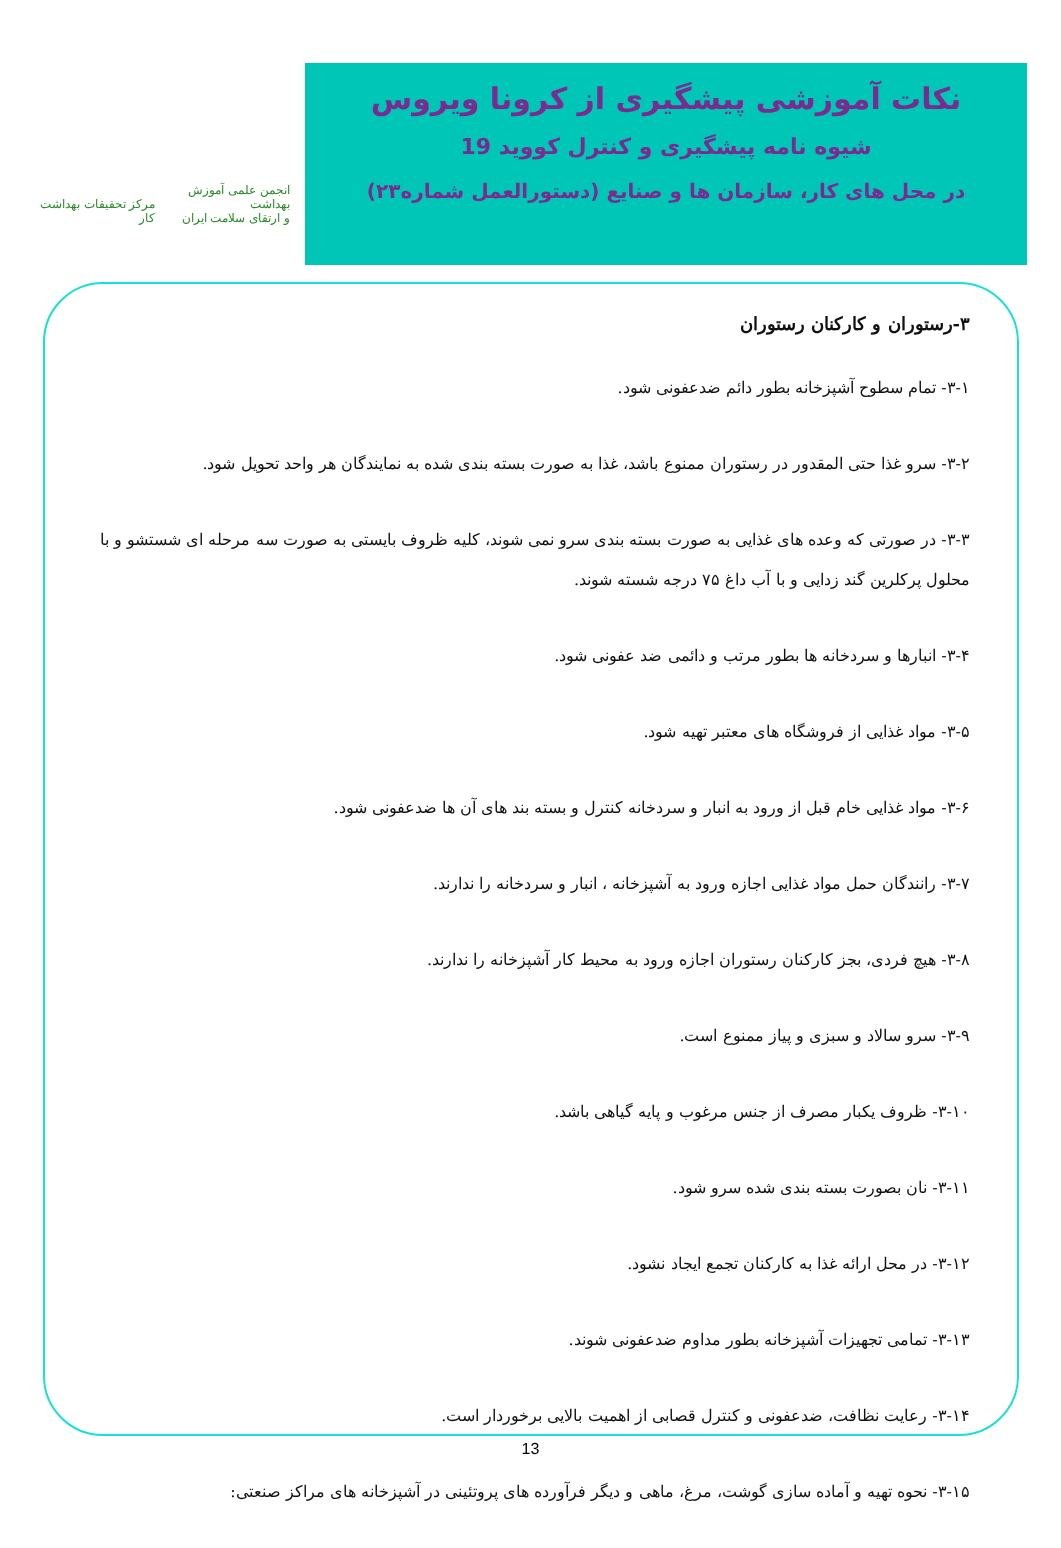نکات آموزشی پیشگیری از کرونا ویروس
شیوه نامه پیشگیری و کنترل کووید 19
در محل های کار، سازمان ها و صنایع (دستورالعمل شماره۲۳)
انجمن علمی آموزش بهداشت
و ارتقای سلامت ایران
مرکز تحقیقات بهداشت کار
۳-رستوران و کارکنان رستوران
۳-۱- تمام سطوح آشپزخانه بطور دائم ضدعفونی شود.
۳-۲- سرو غذا حتی المقدور در رستوران ممنوع باشد، غذا به صورت بسته بندی شده به نمایندگان هر واحد تحویل شود.
۳-۳- در صورتی که وعده های غذایی به صورت بسته بندی سرو نمی شوند، کلیه ظروف بایستی به صورت سه مرحله ای شستشو و با محلول پرکلرین گند زدایی و با آب داغ ۷۵ درجه شسته شوند.
۳-۴- انبارها و سردخانه ها بطور مرتب و دائمی ضد عفونی شود.
۳-۵- مواد غذایی از فروشگاه های معتبر تهیه شود.
۳-۶- مواد غذایی خام قبل از ورود به انبار و سردخانه کنترل و بسته بند های آن ها ضدعفونی شود.
۳-۷- رانندگان حمل مواد غذایی اجازه ورود به آشپزخانه ، انبار و سردخانه را ندارند.
۳-۸- هیچ فردی، بجز کارکنان رستوران اجازه ورود به محیط کار آشپزخانه را ندارند.
۳-۹- سرو سالاد و سبزی و پیاز ممنوع است.
۳-۱۰- ظروف یکبار مصرف از جنس مرغوب و پایه گیاهی باشد.
۳-۱۱- نان بصورت بسته بندی شده سرو شود.
۳-۱۲- در محل ارائه غذا به کارکنان تجمع ایجاد نشود.
۳-۱۳- تمامی تجهیزات آشپزخانه بطور مداوم ضدعفونی شوند.
۳-۱۴- رعایت نظافت، ضدعفونی و کنترل قصابی از اهمیت بالایی برخوردار است.
۳-۱۵- نحوه تهیه و آماده سازی گوشت، مرغ، ماهی و دیگر فرآورده های پروتئینی در آشپزخانه های مراکز صنعتی:
13